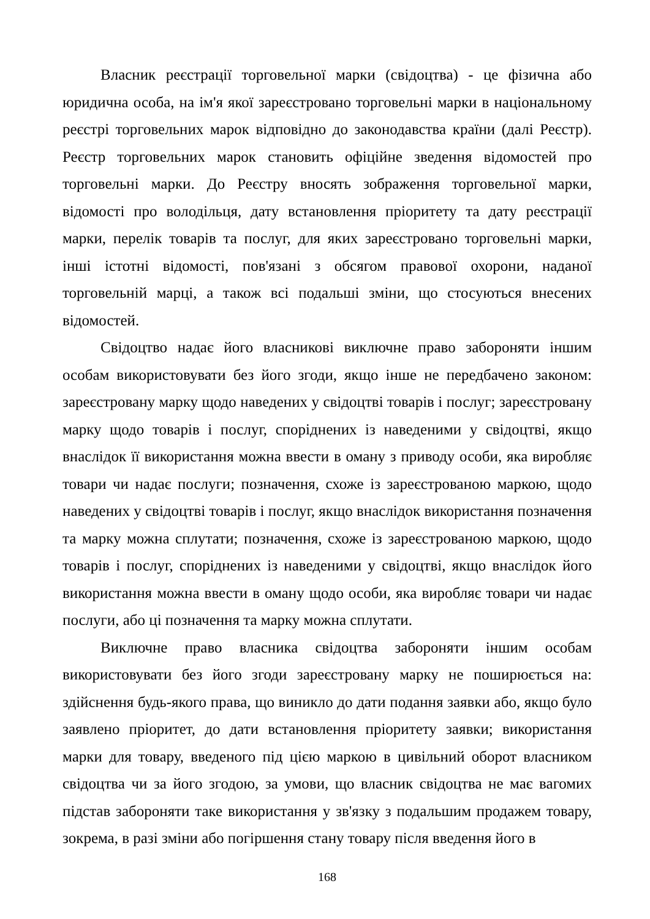Власник реєстрації торговельної марки (свідоцтва) - це фізична або юридична особа, на ім'я якої зареєстровано торговельні марки в національному реєстрі торговельних марок відповідно до законодавства країни (далі Реєстр). Реєстр торговельних марок становить офіційне зведення відомостей про торговельні марки. До Реєстру вносять зображення торговельної марки, відомості про володільця, дату встановлення пріоритету та дату реєстрації марки, перелік товарів та послуг, для яких зареєстровано торговельні марки, інші істотні відомості, пов'язані з обсягом правової охорони, наданої торговельній марці, а також всі подальші зміни, що стосуються внесених відомостей.
Свідоцтво надає його власникові виключне право забороняти іншим особам використовувати без його згоди, якщо інше не передбачено законом: зареєстровану марку щодо наведених у свідоцтві товарів і послуг; зареєстровану марку щодо товарів і послуг, споріднених із наведеними у свідоцтві, якщо внаслідок її використання можна ввести в оману з приводу особи, яка виробляє товари чи надає послуги; позначення, схоже із зареєстрованою маркою, щодо наведених у свідоцтві товарів і послуг, якщо внаслідок використання позначення та марку можна сплутати; позначення, схоже із зареєстрованою маркою, щодо товарів і послуг, споріднених із наведеними у свідоцтві, якщо внаслідок його використання можна ввести в оману щодо особи, яка виробляє товари чи надає послуги, або ці позначення та марку можна сплутати.
Виключне право власника свідоцтва забороняти іншим особам використовувати без його згоди зареєстровану марку не поширюється на: здійснення будь-якого права, що виникло до дати подання заявки або, якщо було заявлено пріоритет, до дати встановлення пріоритету заявки; використання марки для товару, введеного під цією маркою в цивільний оборот власником свідоцтва чи за його згодою, за умови, що власник свідоцтва не має вагомих підстав забороняти таке використання у зв'язку з подальшим продажем товару, зокрема, в разі зміни або погіршення стану товару після введення його в
168